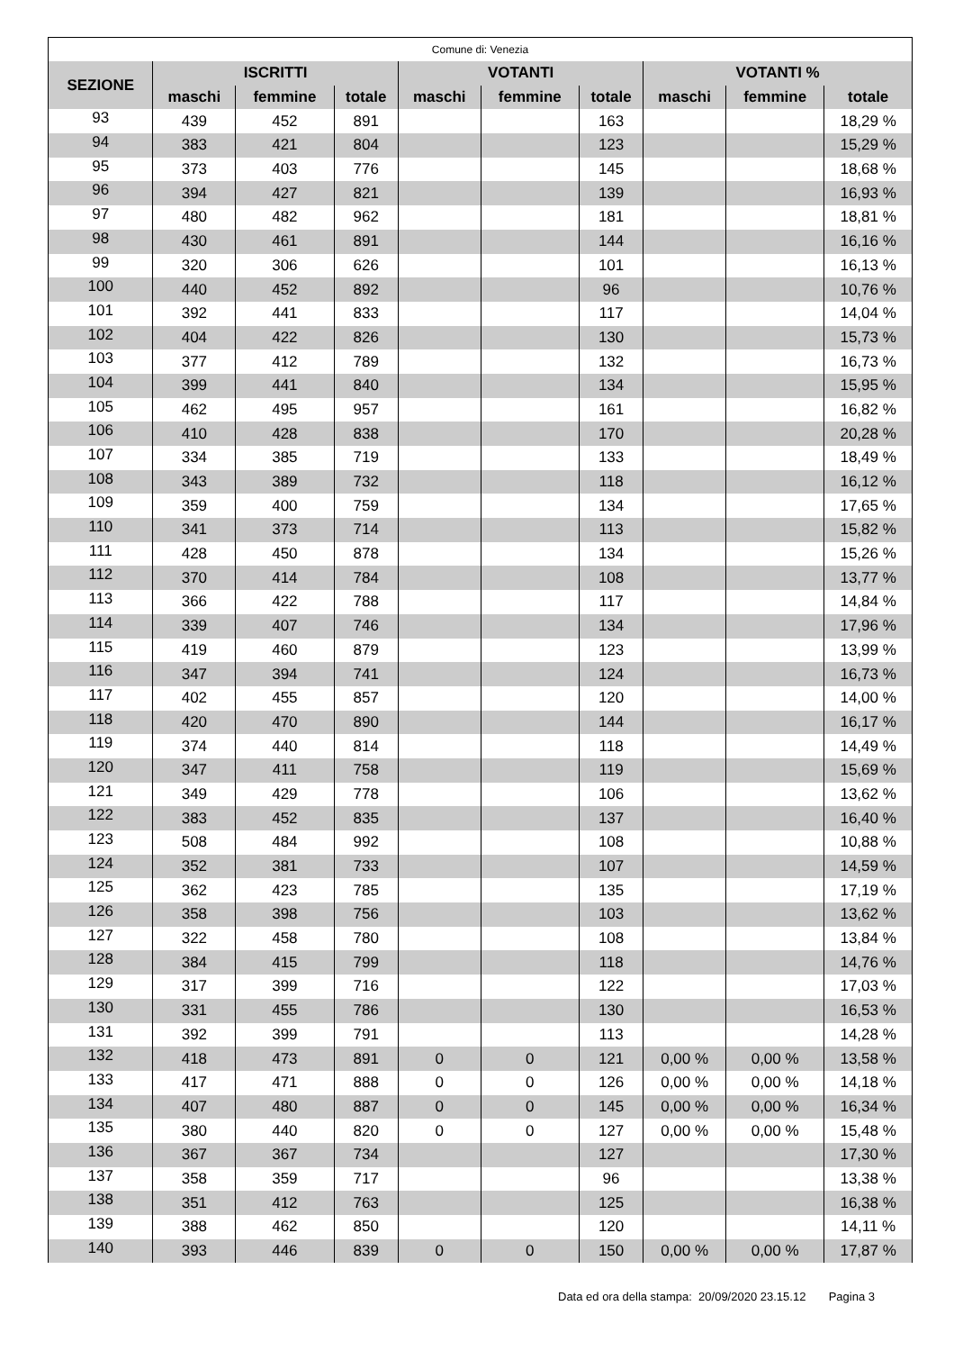| Comune di: Venezia | | | | | | | | | |
| --- | --- | --- | --- | --- | --- | --- | --- | --- | --- |
| SEZIONE | ISCRITTI | | | VOTANTI | | | VOTANTI % | | |
| | maschi | femmine | totale | maschi | femmine | totale | maschi | femmine | totale |
| 93 | 439 | 452 | 891 | | | 163 | | | 18,29 % |
| 94 | 383 | 421 | 804 | | | 123 | | | 15,29 % |
| 95 | 373 | 403 | 776 | | | 145 | | | 18,68 % |
| 96 | 394 | 427 | 821 | | | 139 | | | 16,93 % |
| 97 | 480 | 482 | 962 | | | 181 | | | 18,81 % |
| 98 | 430 | 461 | 891 | | | 144 | | | 16,16 % |
| 99 | 320 | 306 | 626 | | | 101 | | | 16,13 % |
| 100 | 440 | 452 | 892 | | | 96 | | | 10,76 % |
| 101 | 392 | 441 | 833 | | | 117 | | | 14,04 % |
| 102 | 404 | 422 | 826 | | | 130 | | | 15,73 % |
| 103 | 377 | 412 | 789 | | | 132 | | | 16,73 % |
| 104 | 399 | 441 | 840 | | | 134 | | | 15,95 % |
| 105 | 462 | 495 | 957 | | | 161 | | | 16,82 % |
| 106 | 410 | 428 | 838 | | | 170 | | | 20,28 % |
| 107 | 334 | 385 | 719 | | | 133 | | | 18,49 % |
| 108 | 343 | 389 | 732 | | | 118 | | | 16,12 % |
| 109 | 359 | 400 | 759 | | | 134 | | | 17,65 % |
| 110 | 341 | 373 | 714 | | | 113 | | | 15,82 % |
| 111 | 428 | 450 | 878 | | | 134 | | | 15,26 % |
| 112 | 370 | 414 | 784 | | | 108 | | | 13,77 % |
| 113 | 366 | 422 | 788 | | | 117 | | | 14,84 % |
| 114 | 339 | 407 | 746 | | | 134 | | | 17,96 % |
| 115 | 419 | 460 | 879 | | | 123 | | | 13,99 % |
| 116 | 347 | 394 | 741 | | | 124 | | | 16,73 % |
| 117 | 402 | 455 | 857 | | | 120 | | | 14,00 % |
| 118 | 420 | 470 | 890 | | | 144 | | | 16,17 % |
| 119 | 374 | 440 | 814 | | | 118 | | | 14,49 % |
| 120 | 347 | 411 | 758 | | | 119 | | | 15,69 % |
| 121 | 349 | 429 | 778 | | | 106 | | | 13,62 % |
| 122 | 383 | 452 | 835 | | | 137 | | | 16,40 % |
| 123 | 508 | 484 | 992 | | | 108 | | | 10,88 % |
| 124 | 352 | 381 | 733 | | | 107 | | | 14,59 % |
| 125 | 362 | 423 | 785 | | | 135 | | | 17,19 % |
| 126 | 358 | 398 | 756 | | | 103 | | | 13,62 % |
| 127 | 322 | 458 | 780 | | | 108 | | | 13,84 % |
| 128 | 384 | 415 | 799 | | | 118 | | | 14,76 % |
| 129 | 317 | 399 | 716 | | | 122 | | | 17,03 % |
| 130 | 331 | 455 | 786 | | | 130 | | | 16,53 % |
| 131 | 392 | 399 | 791 | | | 113 | | | 14,28 % |
| 132 | 418 | 473 | 891 | 0 | 0 | 121 | 0,00 % | 0,00 % | 13,58 % |
| 133 | 417 | 471 | 888 | 0 | 0 | 126 | 0,00 % | 0,00 % | 14,18 % |
| 134 | 407 | 480 | 887 | 0 | 0 | 145 | 0,00 % | 0,00 % | 16,34 % |
| 135 | 380 | 440 | 820 | 0 | 0 | 127 | 0,00 % | 0,00 % | 15,48 % |
| 136 | 367 | 367 | 734 | | | 127 | | | 17,30 % |
| 137 | 358 | 359 | 717 | | | 96 | | | 13,38 % |
| 138 | 351 | 412 | 763 | | | 125 | | | 16,38 % |
| 139 | 388 | 462 | 850 | | | 120 | | | 14,11 % |
| 140 | 393 | 446 | 839 | 0 | 0 | 150 | 0,00 % | 0,00 % | 17,87 % |
Data ed ora della stampa: 20/09/2020 23.15.12 Pagina 3